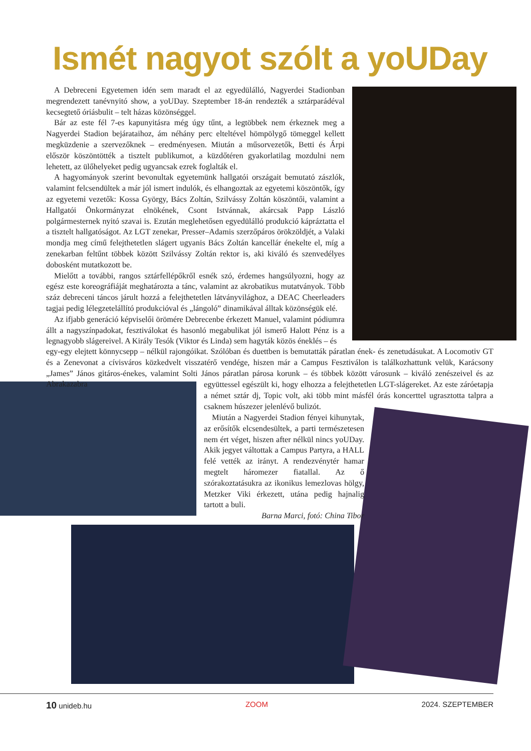Ismét nagyot szólt a yoUDay
A Debreceni Egyetemen idén sem maradt el az egyedülálló, Nagyerdei Stadionban megrendezett tanévnyitó show, a yoUDay. Szeptember 18-án rendezték a sztárparádéval kecsegtető óriásbulit – telt házas közönséggel.
Bár az este fél 7-es kapunyitásra még úgy tűnt, a legtöbbek nem érkeznek meg a Nagyerdei Stadion bejárataihoz, ám néhány perc elteltével hömpölygő tömeggel kellett megküzdenie a szervezőknek – eredményesen. Miután a műsorvezetők, Betti és Árpi először köszöntötték a tisztelt publikumot, a küzdőtéren gyakorlatilag mozdulni nem lehetett, az ülőhelyeket pedig ugyancsak ezrek foglalták el.
A hagyományok szerint bevonultak egyetemünk hallgatói országait bemutató zászlók, valamint felcsendültek a már jól ismert indulók, és elhangoztak az egyetemi köszöntők, így az egyetemi vezetők: Kossa György, Bács Zoltán, Szilvássy Zoltán köszöntői, valamint a Hallgatói Önkormányzat elnökének, Csont Istvánnak, akárcsak Papp László polgármesternek nyitó szavai is. Ezután meglehetősen egyedülálló produkció kápráztatta el a tisztelt hallgatóságot. Az LGT zenekar, Presser–Adamis szerzőpáros örökzöldjét, a Valaki mondja meg című felejthetetlen slágert ugyanis Bács Zoltán kancellár énekelte el, míg a zenekarban feltűnt többek között Szilvássy Zoltán rektor is, aki kiváló és szenvedélyes dobosként mutatkozott be.
Mielőtt a további, rangos sztárfellépőkről esnék szó, érdemes hangsúlyozni, hogy az egész este koreográfiáját meghatározta a tánc, valamint az akrobatikus mutatványok. Több száz debreceni táncos járult hozzá a felejthetetlen látványvilághoz, a DEAC Cheerleaders tagjai pedig lélegzetelállító produkcióval és „lángoló” dinamikával álltak közönségük elé.
Az ifjabb generáció képviselői örömére Debrecenbe érkezett Manuel, valamint pódiumra állt a nagyszínpadokat, fesztiválokat és hasonló megabulikat jól ismerő Halott Pénz is a legnagyobb slágereivel. A Király Tesók (Viktor és Linda) sem hagyták közös éneklés – és
egy-egy elejtett könnycsepp – nélkül rajongóikat. Szólóban és duettben is bemutatták páratlan ének- és zenetudásukat. A Locomotiv GT és a Zenevonat a cívisváros közkedvelt visszatérő vendége, hiszen már a Campus Fesztiválon is találkozhattunk velük, Karácsony „James” János gitáros-énekes, valamint Solti János páratlan párosa korunk – és többek között városunk – kiváló zenészeivel és az Abrakazabra
együttessel egészült ki, hogy elhozza a felejthetetlen LGT-slágereket. Az este záróetapja a német sztár dj, Topic volt, aki több mint másfél órás koncerttel ugrasztotta talpra a csaknem húszezer jelenlévő bulizót.
Miután a Nagyerdei Stadion fényei kihunytak, az erősítők elcsendesültek, a parti természetesen nem ért véget, hiszen after nélkül nincs yoUDay. Akik jegyet váltottak a Campus Partyra, a HALL felé vették az irányt. A rendezvénytér hamar megtelt háromezer fiatallal. Az ő szórakoztatásukra az ikonikus lemezlovas hölgy, Metzker Viki érkezett, utána pedig hajnalig tartott a buli.
Barna Marci, fotó: China Tibor
10 unideb.hu ZOOM 2024. SZEPTEMBER